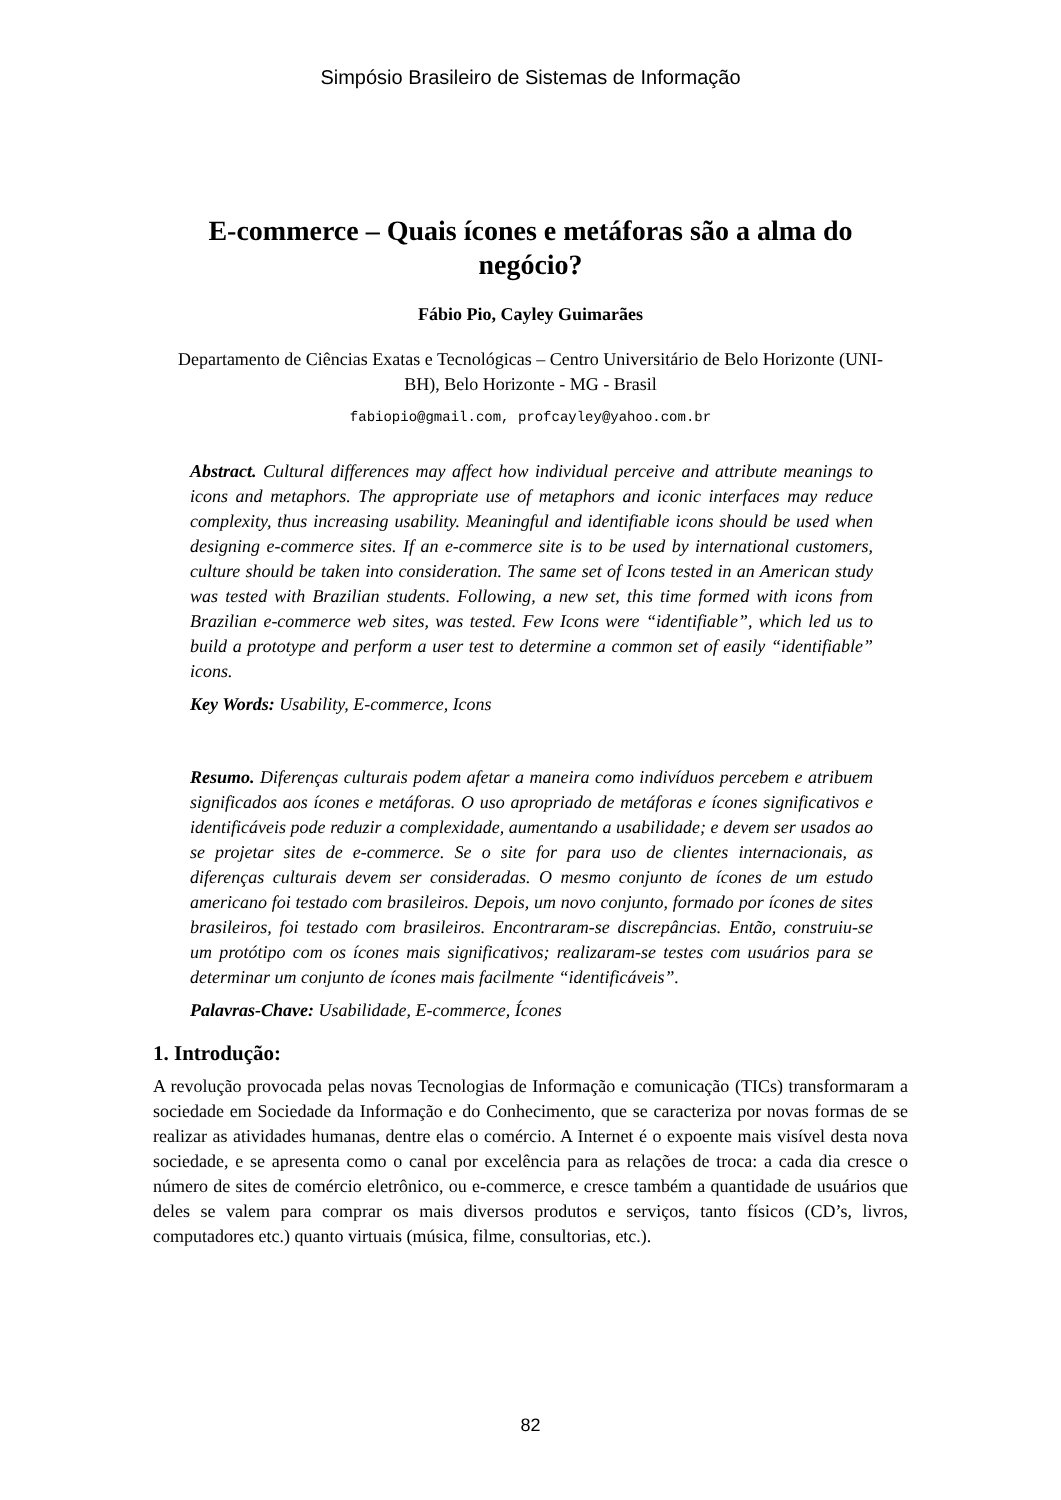Simpósio Brasileiro de Sistemas de Informação
E-commerce – Quais ícones e metáforas são a alma do negócio?
Fábio Pio, Cayley Guimarães
Departamento de Ciências Exatas e Tecnológicas – Centro Universitário de Belo Horizonte (UNI-BH), Belo Horizonte - MG - Brasil
fabiopio@gmail.com, profcayley@yahoo.com.br
Abstract. Cultural differences may affect how individual perceive and attribute meanings to icons and metaphors. The appropriate use of metaphors and iconic interfaces may reduce complexity, thus increasing usability. Meaningful and identifiable icons should be used when designing e-commerce sites. If an e-commerce site is to be used by international customers, culture should be taken into consideration. The same set of Icons tested in an American study was tested with Brazilian students. Following, a new set, this time formed with icons from Brazilian e-commerce web sites, was tested. Few Icons were “identifiable”, which led us to build a prototype and perform a user test to determine a common set of easily “identifiable” icons.
Key Words: Usability, E-commerce, Icons
Resumo. Diferenças culturais podem afetar a maneira como indivíduos percebem e atribuem significados aos ícones e metáforas. O uso apropriado de metáforas e ícones significativos e identificáveis pode reduzir a complexidade, aumentando a usabilidade; e devem ser usados ao se projetar sites de e-commerce. Se o site for para uso de clientes internacionais, as diferenças culturais devem ser consideradas. O mesmo conjunto de ícones de um estudo americano foi testado com brasileiros. Depois, um novo conjunto, formado por ícones de sites brasileiros, foi testado com brasileiros. Encontraram-se discrepâncias. Então, construiu-se um protótipo com os ícones mais significativos; realizaram-se testes com usuários para se determinar um conjunto de ícones mais facilmente “identificáveis”.
Palavras-Chave: Usabilidade, E-commerce, Ícones
1. Introdução:
A revolução provocada pelas novas Tecnologias de Informação e comunicação (TICs) transformaram a sociedade em Sociedade da Informação e do Conhecimento, que se caracteriza por novas formas de se realizar as atividades humanas, dentre elas o comércio. A Internet é o expoente mais visível desta nova sociedade, e se apresenta como o canal por excelência para as relações de troca: a cada dia cresce o número de sites de comércio eletrônico, ou e-commerce, e cresce também a quantidade de usuários que deles se valem para comprar os mais diversos produtos e serviços, tanto físicos (CD’s, livros, computadores etc.) quanto virtuais (música, filme, consultorias, etc.).
82